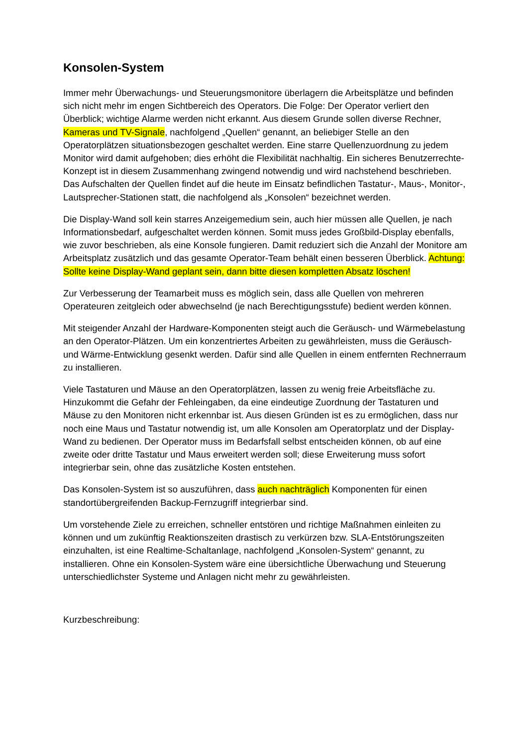Konsolen-System
Immer mehr Überwachungs- und Steuerungsmonitore überlagern die Arbeitsplätze und befinden sich nicht mehr im engen Sichtbereich des Operators. Die Folge: Der Operator verliert den Überblick; wichtige Alarme werden nicht erkannt. Aus diesem Grunde sollen diverse Rechner, Kameras und TV-Signale, nachfolgend „Quellen“ genannt, an beliebiger Stelle an den Operatorplätzen situationsbezogen geschaltet werden. Eine starre Quellenzuordnung zu jedem Monitor wird damit aufgehoben; dies erhöht die Flexibilität nachhaltig. Ein sicheres Benutzerrechte-Konzept ist in diesem Zusammenhang zwingend notwendig und wird nachstehend beschrieben. Das Aufschalten der Quellen findet auf die heute im Einsatz befindlichen Tastatur-, Maus-, Monitor-, Lautsprecher-Stationen statt, die nachfolgend als „Konsolen“ bezeichnet werden.
Die Display-Wand soll kein starres Anzeigemedium sein, auch hier müssen alle Quellen, je nach Informationsbedarf, aufgeschaltet werden können. Somit muss jedes Großbild-Display ebenfalls, wie zuvor beschrieben, als eine Konsole fungieren. Damit reduziert sich die Anzahl der Monitore am Arbeitsplatz zusätzlich und das gesamte Operator-Team behält einen besseren Überblick. Achtung: Sollte keine Display-Wand geplant sein, dann bitte diesen kompletten Absatz löschen!
Zur Verbesserung der Teamarbeit muss es möglich sein, dass alle Quellen von mehreren Operateuren zeitgleich oder abwechselnd (je nach Berechtigungsstufe) bedient werden können.
Mit steigender Anzahl der Hardware-Komponenten steigt auch die Geräusch- und Wärmebelastung an den Operator-Plätzen. Um ein konzentriertes Arbeiten zu gewährleisten, muss die Geräusch- und Wärme-Entwicklung gesenkt werden. Dafür sind alle Quellen in einem entfernten Rechnerraum zu installieren.
Viele Tastaturen und Mäuse an den Operatorplätzen, lassen zu wenig freie Arbeitsfläche zu. Hinzukommt die Gefahr der Fehleingaben, da eine eindeutige Zuordnung der Tastaturen und Mäuse zu den Monitoren nicht erkennbar ist. Aus diesen Gründen ist es zu ermöglichen, dass nur noch eine Maus und Tastatur notwendig ist, um alle Konsolen am Operatorplatz und der Display-Wand zu bedienen. Der Operator muss im Bedarfsfall selbst entscheiden können, ob auf eine zweite oder dritte Tastatur und Maus erweitert werden soll; diese Erweiterung muss sofort integrierbar sein, ohne das zusätzliche Kosten entstehen.
Das Konsolen-System ist so auszuführen, dass auch nachträglich Komponenten für einen standortübergreifenden Backup-Fernzugriff integrierbar sind.
Um vorstehende Ziele zu erreichen, schneller entstören und richtige Maßnahmen einleiten zu können und um zukünftig Reaktionszeiten drastisch zu verkürzen bzw. SLA-Entstörungszeiten einzuhalten, ist eine Realtime-Schaltanlage, nachfolgend „Konsolen-System“ genannt, zu installieren. Ohne ein Konsolen-System wäre eine übersichtliche Überwachung und Steuerung unterschiedlichster Systeme und Anlagen nicht mehr zu gewährleisten.
Kurzbeschreibung: